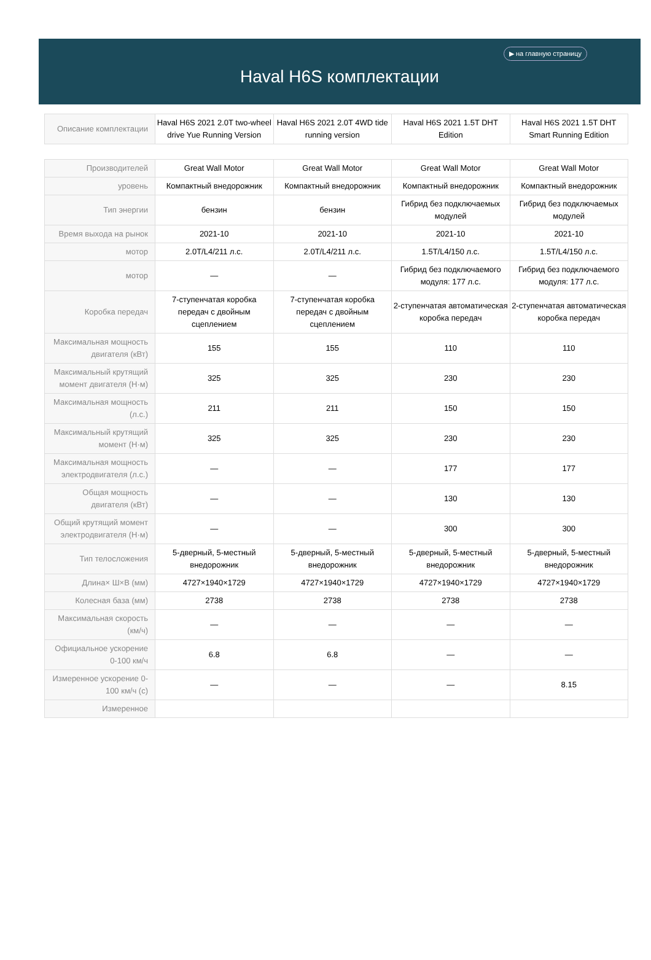▶ на главную страницу
Haval H6S комплектации
| Описание комплектации | Haval H6S 2021 2.0T two-wheel drive Yue Running Version | Haval H6S 2021 2.0T 4WD tide running version | Haval H6S 2021 1.5T DHT Edition | Haval H6S 2021 1.5T DHT Smart Running Edition |
| Производителей | Great Wall Motor | Great Wall Motor | Great Wall Motor | Great Wall Motor |
| уровень | Компактный внедорожник | Компактный внедорожник | Компактный внедорожник | Компактный внедорожник |
| Тип энергии | бензин | бензин | Гибрид без подключаемых модулей | Гибрид без подключаемых модулей |
| Время выхода на рынок | 2021-10 | 2021-10 | 2021-10 | 2021-10 |
| мотор | 2.0T/L4/211 л.с. | 2.0T/L4/211 л.с. | 1.5T/L4/150 л.с. | 1.5T/L4/150 л.с. |
| мотор | — | — | Гибрид без подключаемого модуля: 177 л.с. | Гибрид без подключаемого модуля: 177 л.с. |
| Коробка передач | 7-ступенчатая коробка передач с двойным сцеплением | 7-ступенчатая коробка передач с двойным сцеплением | 2-ступенчатая автоматическая коробка передач | 2-ступенчатая автоматическая коробка передач |
| Максимальная мощность двигателя (кВт) | 155 | 155 | 110 | 110 |
| Максимальный крутящий момент двигателя (Н·м) | 325 | 325 | 230 | 230 |
| Максимальная мощность (л.с.) | 211 | 211 | 150 | 150 |
| Максимальный крутящий момент (Н·м) | 325 | 325 | 230 | 230 |
| Максимальная мощность электродвигателя (л.с.) | — | — | 177 | 177 |
| Общая мощность двигателя (кВт) | — | — | 130 | 130 |
| Общий крутящий момент электродвигателя (Н·м) | — | — | 300 | 300 |
| Тип телосложения | 5-дверный, 5-местный внедорожник | 5-дверный, 5-местный внедорожник | 5-дверный, 5-местный внедорожник | 5-дверный, 5-местный внедорожник |
| Длина× Ш×В (мм) | 4727×1940×1729 | 4727×1940×1729 | 4727×1940×1729 | 4727×1940×1729 |
| Колесная база (мм) | 2738 | 2738 | 2738 | 2738 |
| Максимальная скорость (км/ч) | — | — | — | — |
| Официальное ускорение 0-100 км/ч | 6.8 | 6.8 | — | — |
| Измеренное ускорение 0-100 км/ч (с) | — | — | — | 8.15 |
| Измеренное | | | | |